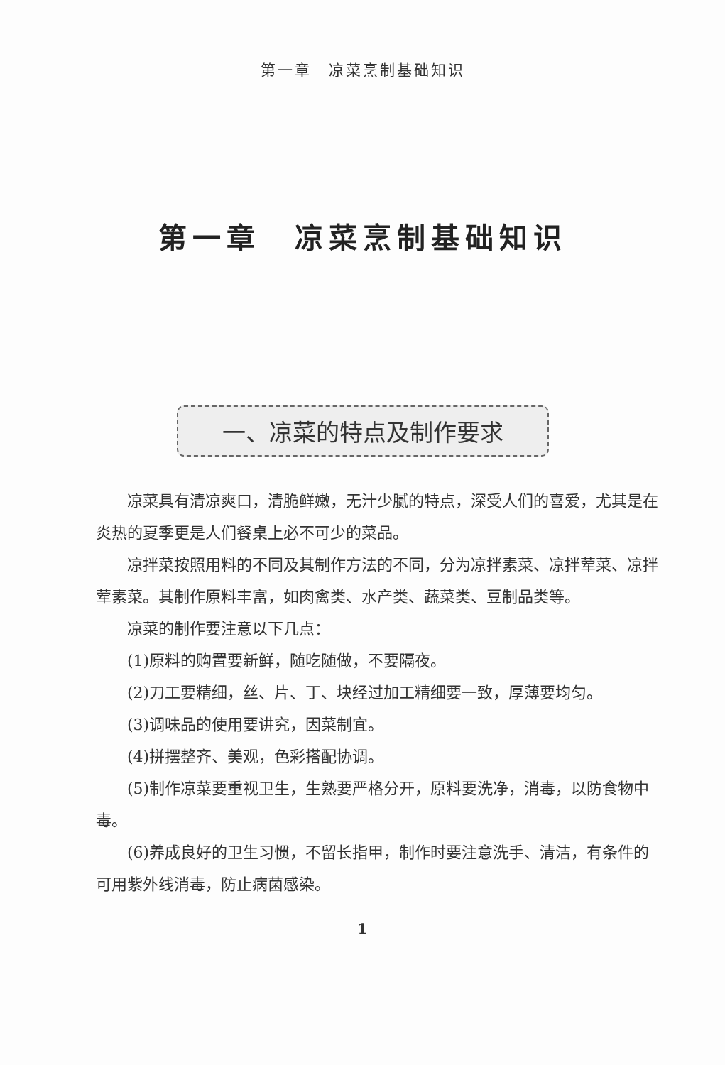第一章　凉菜烹制基础知识
第一章　凉菜烹制基础知识
一、凉菜的特点及制作要求
凉菜具有清凉爽口，清脆鲜嫩，无汁少腻的特点，深受人们的喜爱，尤其是在炎热的夏季更是人们餐桌上必不可少的菜品。
凉拌菜按照用料的不同及其制作方法的不同，分为凉拌素菜、凉拌荤菜、凉拌荤素菜。其制作原料丰富，如肉禽类、水产类、蔬菜类、豆制品类等。
凉菜的制作要注意以下几点：
(1)原料的购置要新鲜，随吃随做，不要隔夜。
(2)刀工要精细，丝、片、丁、块经过加工精细要一致，厚薄要均匀。
(3)调味品的使用要讲究，因菜制宜。
(4)拼摆整齐、美观，色彩搭配协调。
(5)制作凉菜要重视卫生，生熟要严格分开，原料要洗净，消毒，以防食物中毒。
(6)养成良好的卫生习惯，不留长指甲，制作时要注意洗手、清洁，有条件的可用紫外线消毒，防止病菌感染。
1